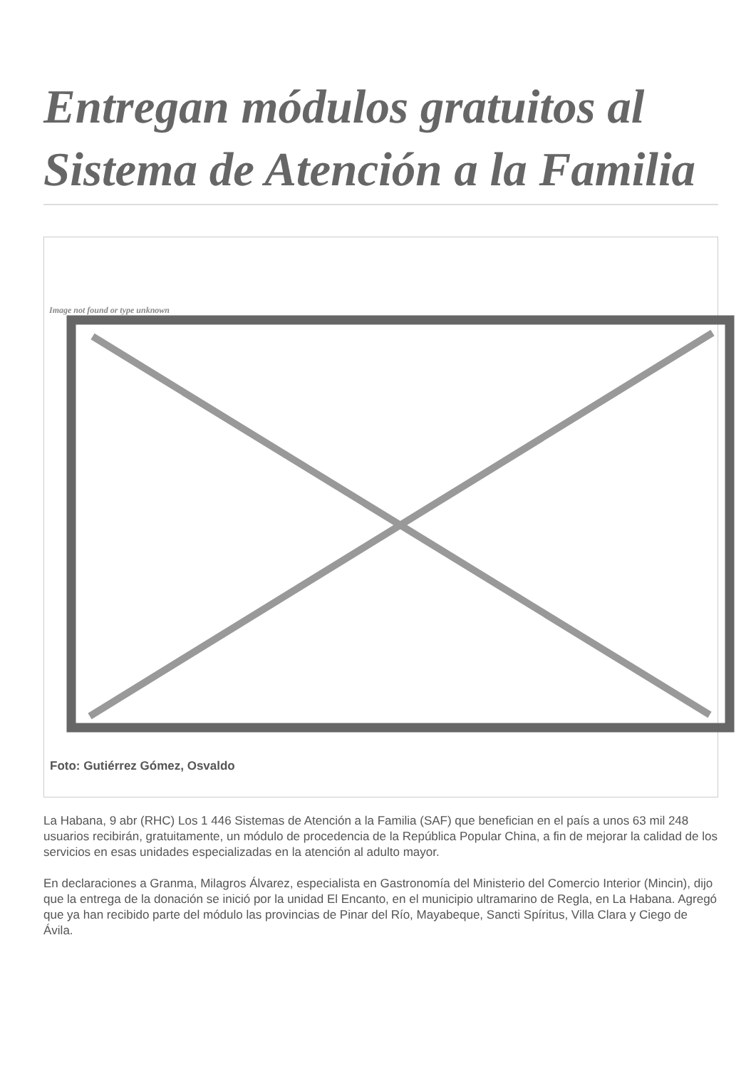Entregan módulos gratuitos al Sistema de Atención a la Familia
Image not found or type unknown
Foto: Gutiérrez Gómez, Osvaldo
La Habana, 9 abr (RHC) Los 1 446 Sistemas de Atención a la Familia (SAF) que benefician en el país a unos 63 mil 248 usuarios recibirán, gratuitamente, un módulo de procedencia de la República Popular China, a fin de mejorar la calidad de los servicios en esas unidades especializadas en la atención al adulto mayor.
En declaraciones a Granma, Milagros Álvarez, especialista en Gastronomía del Ministerio del Comercio Interior (Mincin), dijo que la entrega de la donación se inició por la unidad El Encanto, en el municipio ultramarino de Regla, en La Habana. Agregó que ya han recibido parte del módulo las provincias de Pinar del Río, Mayabeque, Sancti Spíritus, Villa Clara y Ciego de Ávila.